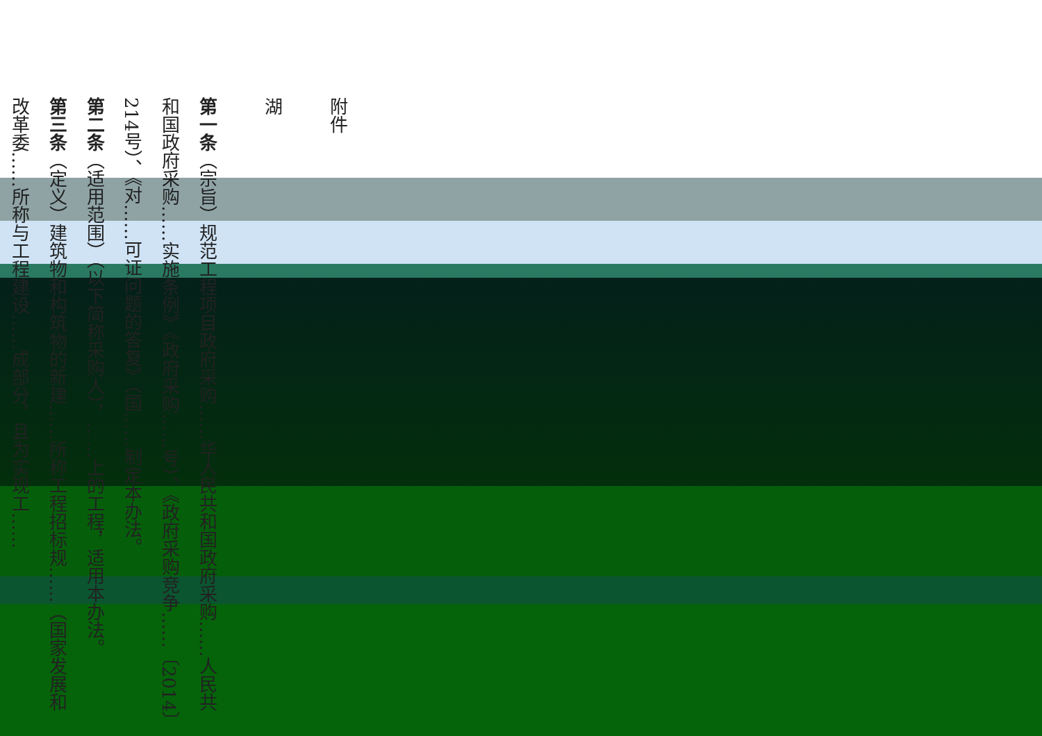附件
湖
第一条（宗旨）规范工程项目政府采购……华人民共和国政府采购……人民共和国政府采购……实施条例》《政府采购……号）、《政府采购竞争……〔2014〕214号）、《对……可证问题的答复》（国……制定本办法。
第二条（适用范围）（以下简称采购人），……上的工程，适用本办法。
第三条（定义）建筑物和构筑物的新建……所称工程招标规……（国家发展和改革委……所称与工程建设……成部分，且为实现工……